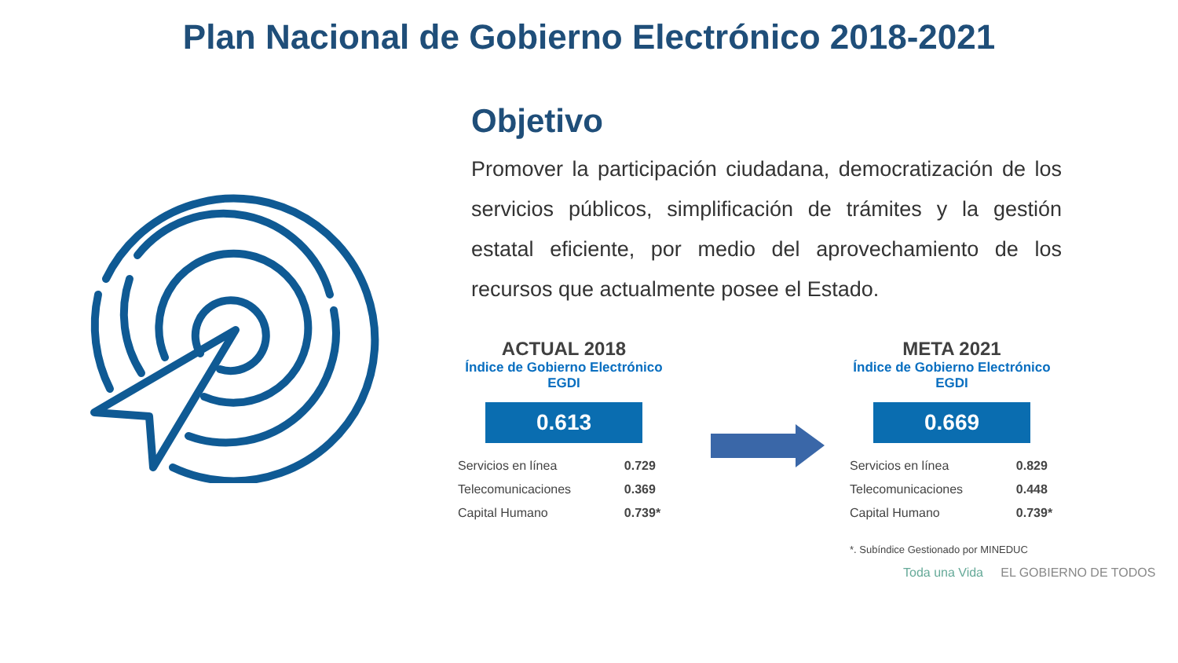Plan Nacional de Gobierno Electrónico 2018-2021
Objetivo
Promover la participación ciudadana, democratización de los servicios públicos, simplificación de trámites y la gestión estatal eficiente, por medio del aprovechamiento de los recursos que actualmente posee el Estado.
ACTUAL 2018
Índice de Gobierno Electrónico
EGDI
0.613
| Servicios en línea | 0.729 |
| Telecomunicaciones | 0.369 |
| Capital Humano | 0.739* |
META 2021
Índice de Gobierno Electrónico
EGDI
0.669
| Servicios en línea | 0.829 |
| Telecomunicaciones | 0.448 |
| Capital Humano | 0.739* |
*. Subíndice Gestionado por MINEDUC
Toda una Vida EL GOBIERNO DE TODOS